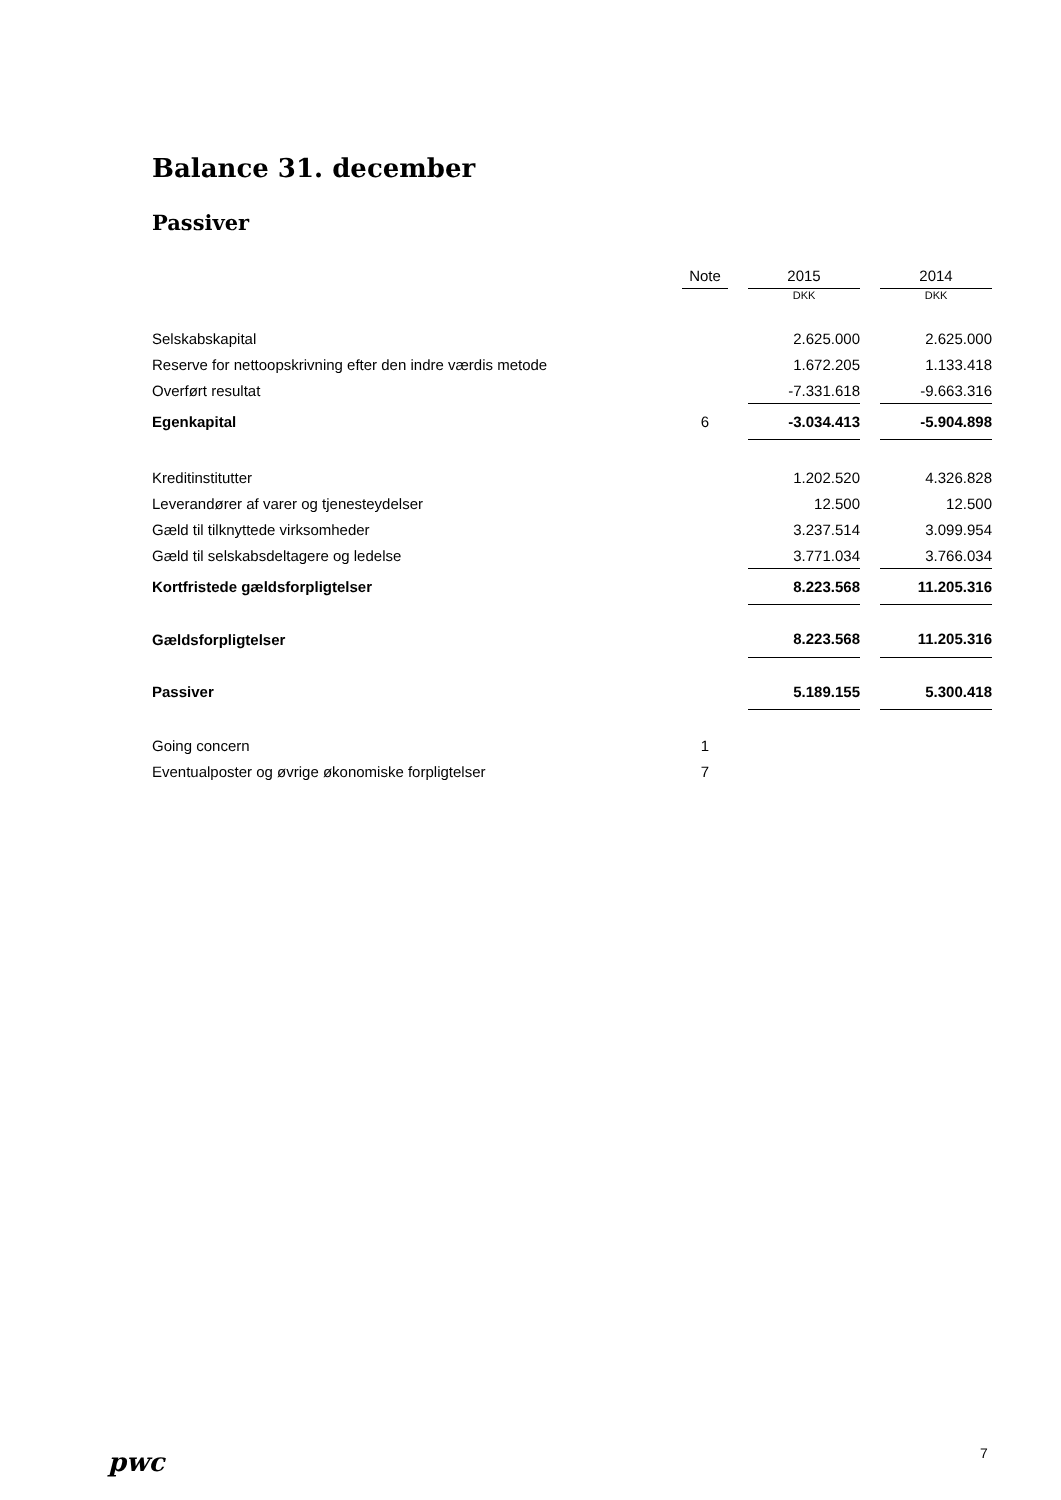Balance 31. december
Passiver
| | Note | | 2015 | | 2014 |
| | | | DKK | | DKK |
| Selskabskapital | | | 2.625.000 | | 2.625.000 |
| Reserve for nettoopskrivning efter den indre værdis metode | | | 1.672.205 | | 1.133.418 |
| Overført resultat | | | -7.331.618 | | -9.663.316 |
| Egenkapital | 6 | | -3.034.413 | | -5.904.898 |
| Kreditinstitutter | | | 1.202.520 | | 4.326.828 |
| Leverandører af varer og tjenesteydelser | | | 12.500 | | 12.500 |
| Gæld til tilknyttede virksomheder | | | 3.237.514 | | 3.099.954 |
| Gæld til selskabsdeltagere og ledelse | | | 3.771.034 | | 3.766.034 |
| Kortfristede gældsforpligtelser | | | 8.223.568 | | 11.205.316 |
| Gældsforpligtelser | | | 8.223.568 | | 11.205.316 |
| Passiver | | | 5.189.155 | | 5.300.418 |
| Going concern | 1 | | | | |
| Eventualposter og øvrige økonomiske forpligtelser | 7 | | | | |
pwc 7